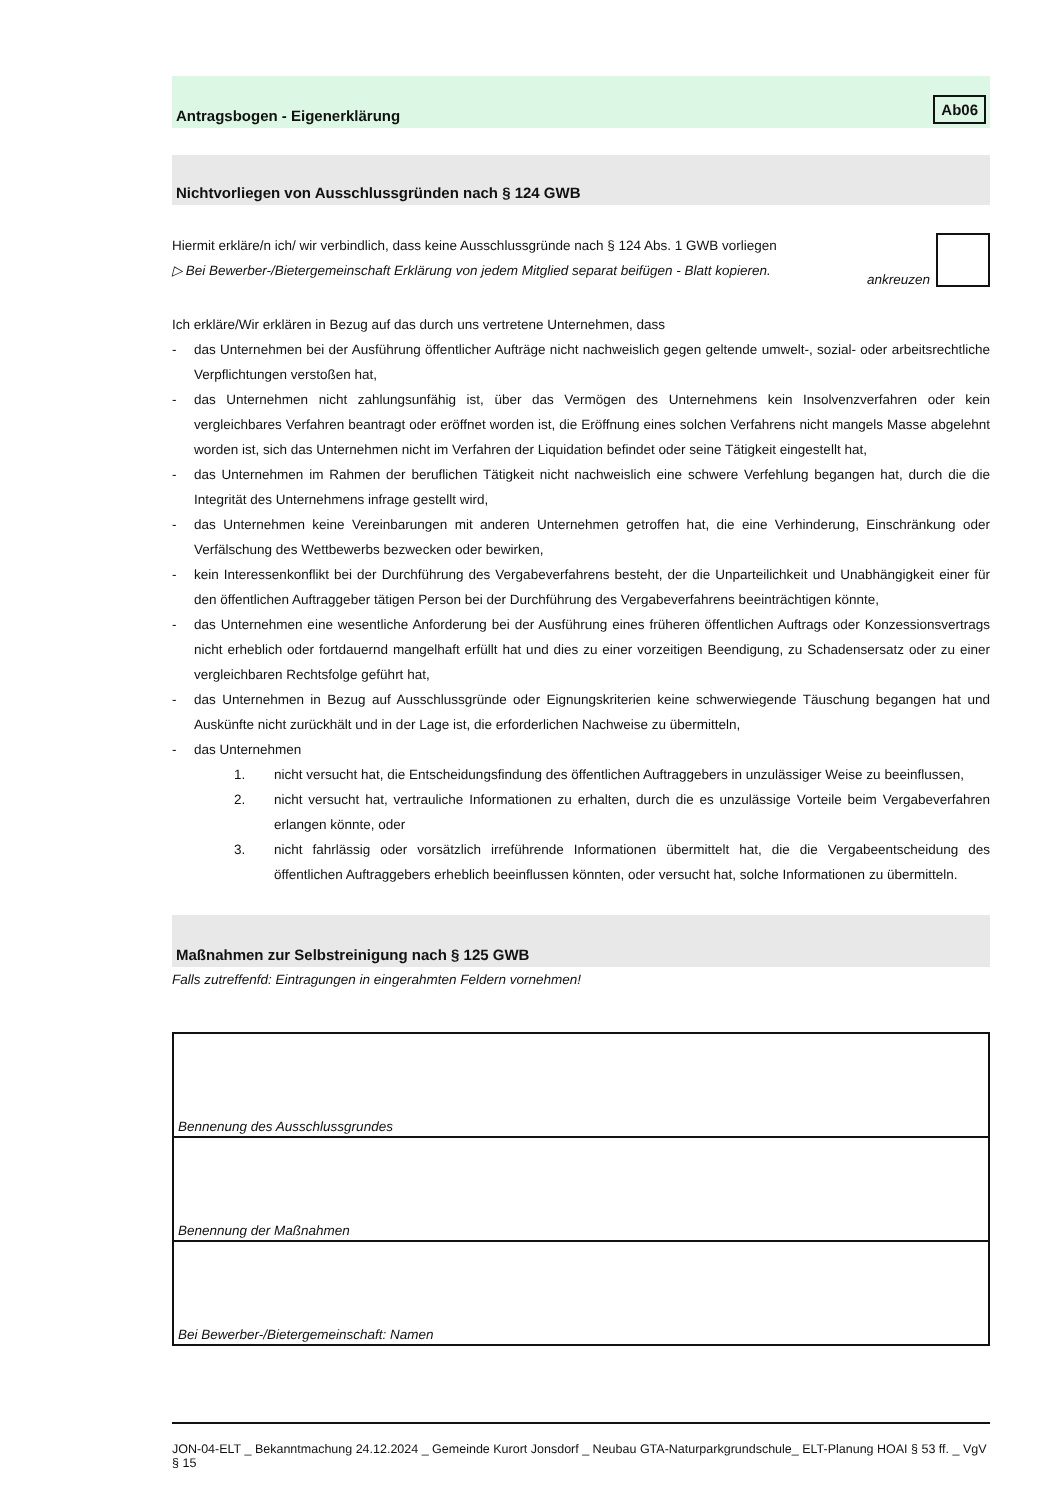Antragsbogen - Eigenerklärung Ab06
Nichtvorliegen von Ausschlussgründen nach § 124 GWB
Hiermit erkläre/n ich/ wir verbindlich, dass keine Ausschlussgründe nach § 124 Abs. 1 GWB vorliegen
▷ Bei Bewerber-/Bietergemeinschaft Erklärung von jedem Mitglied separat beifügen - Blatt kopieren.
ankreuzen
Ich erkläre/Wir erklären in Bezug auf das durch uns vertretene Unternehmen, dass
- das Unternehmen bei der Ausführung öffentlicher Aufträge nicht nachweislich gegen geltende umwelt-, sozial- oder arbeitsrechtliche Verpflichtungen verstoßen hat,
- das Unternehmen nicht zahlungsunfähig ist, über das Vermögen des Unternehmens kein Insolvenzverfahren oder kein vergleichbares Verfahren beantragt oder eröffnet worden ist, die Eröffnung eines solchen Verfahrens nicht mangels Masse abgelehnt worden ist, sich das Unternehmen nicht im Verfahren der Liquidation befindet oder seine Tätigkeit eingestellt hat,
- das Unternehmen im Rahmen der beruflichen Tätigkeit nicht nachweislich eine schwere Verfehlung begangen hat, durch die die Integrität des Unternehmens infrage gestellt wird,
- das Unternehmen keine Vereinbarungen mit anderen Unternehmen getroffen hat, die eine Verhinderung, Einschränkung oder Verfälschung des Wettbewerbs bezwecken oder bewirken,
- kein Interessenkonflikt bei der Durchführung des Vergabeverfahrens besteht, der die Unparteilichkeit und Unabhängigkeit einer für den öffentlichen Auftraggeber tätigen Person bei der Durchführung des Vergabeverfahrens beeinträchtigen könnte,
- das Unternehmen eine wesentliche Anforderung bei der Ausführung eines früheren öffentlichen Auftrags oder Konzessionsvertrags nicht erheblich oder fortdauernd mangelhaft erfüllt hat und dies zu einer vorzeitigen Beendigung, zu Schadensersatz oder zu einer vergleichbaren Rechtsfolge geführt hat,
- das Unternehmen in Bezug auf Ausschlussgründe oder Eignungskriterien keine schwerwiegende Täuschung begangen hat und Auskünfte nicht zurückhält und in der Lage ist, die erforderlichen Nachweise zu übermitteln,
- das Unternehmen
1. nicht versucht hat, die Entscheidungsfindung des öffentlichen Auftraggebers in unzulässiger Weise zu beeinflussen,
2. nicht versucht hat, vertrauliche Informationen zu erhalten, durch die es unzulässige Vorteile beim Vergabeverfahren erlangen könnte, oder
3. nicht fahrlässig oder vorsätzlich irreführende Informationen übermittelt hat, die die Vergabeentscheidung des öffentlichen Auftraggebers erheblich beeinflussen könnten, oder versucht hat, solche Informationen zu übermitteln.
Maßnahmen zur Selbstreinigung nach § 125 GWB
Falls zutreffenfd: Eintragungen in eingerahmten Feldern vornehmen!
| Bennenung des Ausschlussgrundes |
| Benennung der Maßnahmen |
| Bei Bewerber-/Bietergemeinschaft: Namen |
JON-04-ELT _ Bekanntmachung 24.12.2024 _ Gemeinde Kurort Jonsdorf _ Neubau GTA-Naturparkgrundschule_ ELT-Planung HOAI § 53 ff. _ VgV § 15